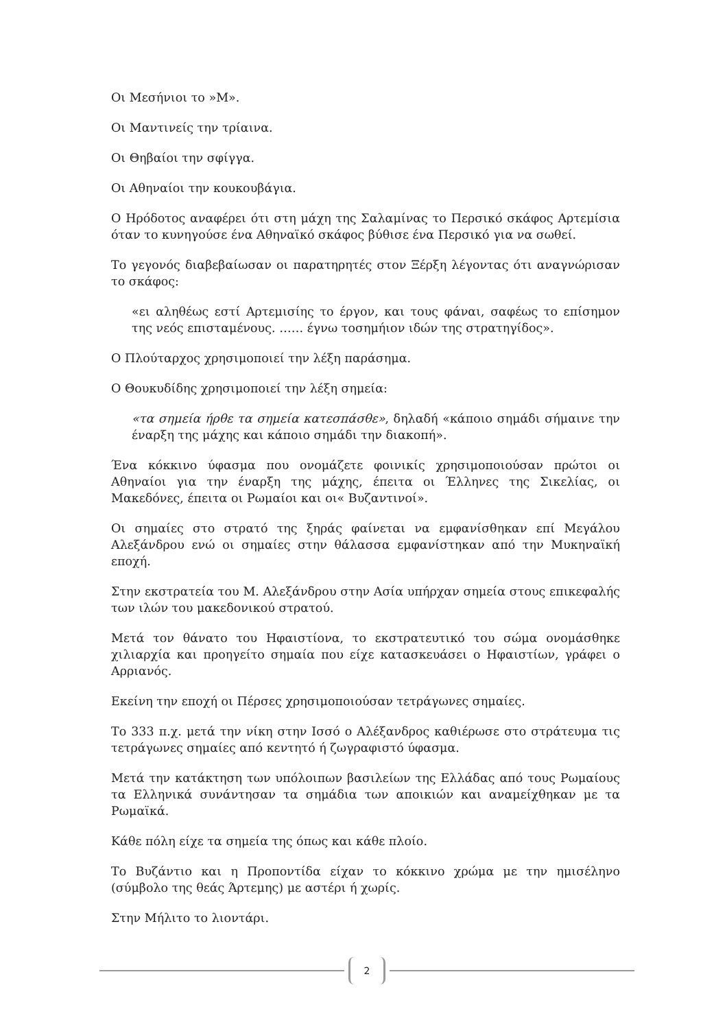Οι Μεσήνιοι το »Μ».
Οι Μαντινείς την τρίαινα.
Οι Θηβαίοι την σφίγγα.
Οι Αθηναίοι την κουκουβάγια.
Ο Ηρόδοτος αναφέρει ότι στη μάχη της Σαλαμίνας το Περσικό σκάφος Αρτεμίσια όταν το κυνηγούσε ένα Αθηναϊκό σκάφος βύθισε ένα Περσικό για να σωθεί.
Το γεγονός διαβεβαίωσαν οι παρατηρητές στον Ξέρξη λέγοντας ότι αναγνώρισαν το σκάφος:
«ει αληθέως εστί Αρτεμισίης το έργον, και τους φάναι, σαφέως το επίσημον της νεός επισταμένους. …… έγνω τοσημήιον ιδών της στρατηγίδος».
Ο Πλούταρχος χρησιμοποιεί την λέξη παράσημα.
Ο Θουκυδίδης χρησιμοποιεί την λέξη σημεία:
«τα σημεία ήρθε τα σημεία κατεσπάσθε», δηλαδή «κάποιο σημάδι σήμαινε την έναρξη της μάχης και κάποιο σημάδι την διακοπή».
Ένα κόκκινο ύφασμα που ονομάζετε φοινικίς χρησιμοποιούσαν πρώτοι οι Αθηναίοι για την έναρξη της μάχης, έπειτα οι Έλληνες της Σικελίας, οι Μακεδόνες, έπειτα οι Ρωμαίοι και οι« Βυζαντινοί».
Οι σημαίες στο στρατό της ξηράς φαίνεται να εμφανίσθηκαν επί Μεγάλου Αλεξάνδρου ενώ οι σημαίες στην θάλασσα εμφανίστηκαν από την Μυκηναϊκή εποχή.
Στην εκστρατεία του Μ. Αλεξάνδρου στην Ασία υπήρχαν σημεία στους επικεφαλής των ιλών του μακεδονικού στρατού.
Μετά τον θάνατο του Ηφαιστίονα, το εκστρατευτικό του σώμα ονομάσθηκε χιλιαρχία και προηγείτο σημαία που είχε κατασκευάσει ο Ηφαιστίων, γράφει ο Αρριανός.
Εκείνη την εποχή οι Πέρσες χρησιμοποιούσαν τετράγωνες σημαίες.
Το 333 π.χ. μετά την νίκη στην Ισσό ο Αλέξανδρος καθιέρωσε στο στράτευμα τις τετράγωνες σημαίες από κεντητό ή ζωγραφιστό ύφασμα.
Μετά την κατάκτηση των υπόλοιπων βασιλείων της Ελλάδας από τους Ρωμαίους τα Ελληνικά συνάντησαν τα σημάδια των αποικιών και αναμείχθηκαν με τα Ρωμαϊκά.
Κάθε πόλη είχε τα σημεία της όπως και κάθε πλοίο.
Το Βυζάντιο και η Προποντίδα είχαν το κόκκινο χρώμα με την ημισέληνο (σύμβολο της θεάς Άρτεμης) με αστέρι ή χωρίς.
Στην Μήλιτο το λιοντάρι.
2